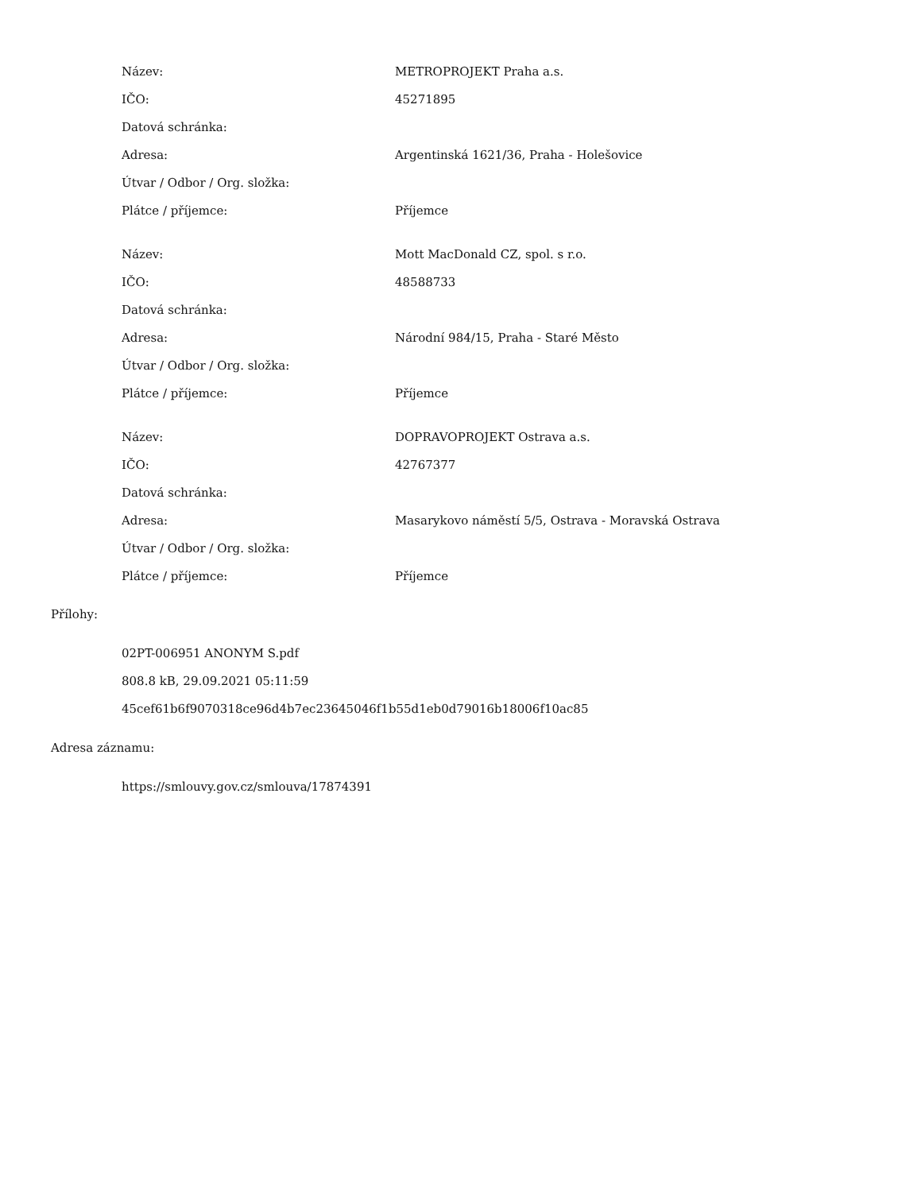| Název: | METROPROJEKT Praha a.s. |
| IČO: | 45271895 |
| Datová schránka: | |
| Adresa: | Argentinská 1621/36, Praha - Holešovice |
| Útvar / Odbor / Org. složka: | |
| Plátce / příjemce: | Příjemce |
| Název: | Mott MacDonald CZ, spol. s r.o. |
| IČO: | 48588733 |
| Datová schránka: | |
| Adresa: | Národní 984/15, Praha - Staré Město |
| Útvar / Odbor / Org. složka: | |
| Plátce / příjemce: | Příjemce |
| Název: | DOPRAVOPROJEKT Ostrava a.s. |
| IČO: | 42767377 |
| Datová schránka: | |
| Adresa: | Masarykovo náměstí 5/5, Ostrava - Moravská Ostrava |
| Útvar / Odbor / Org. složka: | |
| Plátce / příjemce: | Příjemce |
Přílohy:
02PT-006951 ANONYM S.pdf
808.8 kB, 29.09.2021 05:11:59
45cef61b6f9070318ce96d4b7ec23645046f1b55d1eb0d79016b18006f10ac85
Adresa záznamu:
https://smlouvy.gov.cz/smlouva/17874391